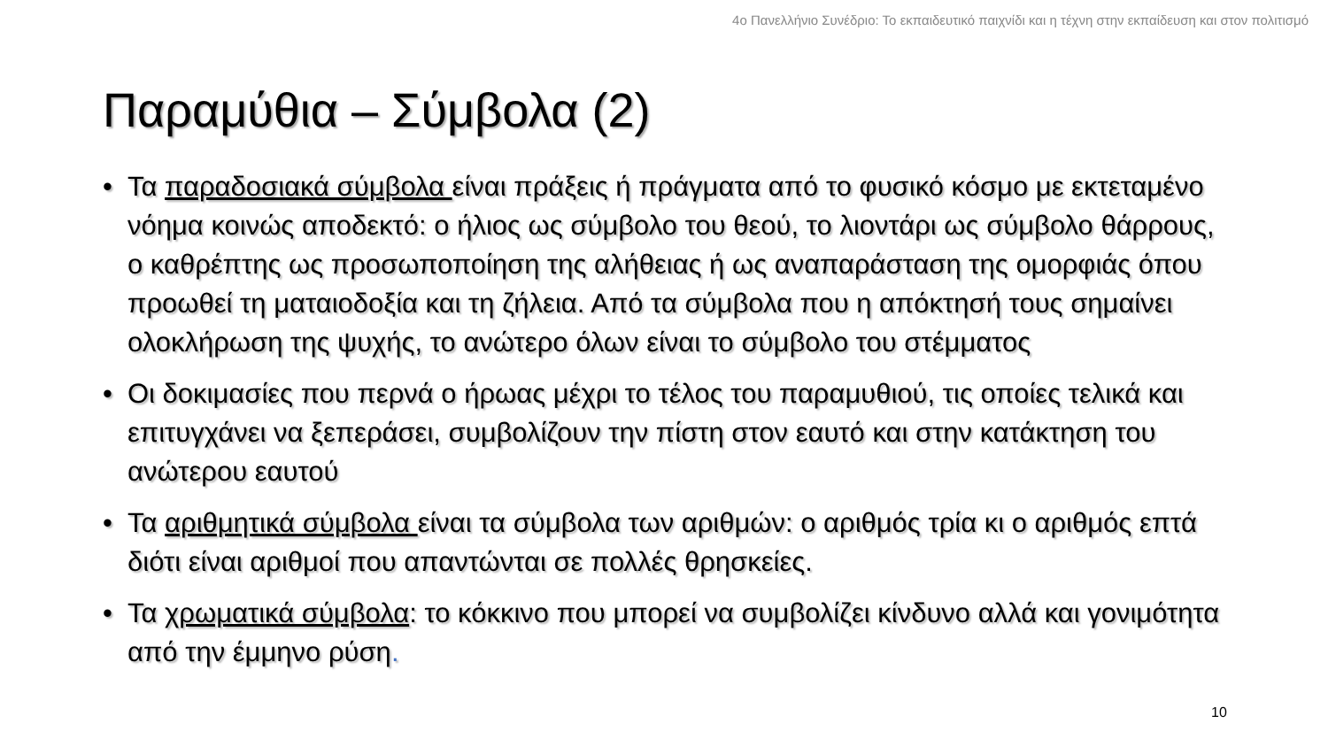4ο Πανελλήνιο Συνέδριο: Το εκπαιδευτικό παιχνίδι και η τέχνη στην εκπαίδευση και στον πολιτισμό
Παραμύθια – Σύμβολα (2)
• Τα παραδοσιακά σύμβολα είναι πράξεις ή πράγματα από το φυσικό κόσμο με εκτεταμένο νόημα κοινώς αποδεκτό: ο ήλιος ως σύμβολο του θεού, το λιοντάρι ως σύμβολο θάρρους, ο καθρέπτης ως προσωποποίηση της αλήθειας ή ως αναπαράσταση της ομορφιάς όπου προωθεί τη ματαιοδοξία και τη ζήλεια. Από τα σύμβολα που η απόκτησή τους σημαίνει ολοκλήρωση της ψυχής, το ανώτερο όλων είναι το σύμβολο του στέμματος
• Οι δοκιμασίες που περνά ο ήρωας μέχρι το τέλος του παραμυθιού, τις οποίες τελικά και επιτυγχάνει να ξεπεράσει, συμβολίζουν την πίστη στον εαυτό και στην κατάκτηση του ανώτερου εαυτού
• Τα αριθμητικά σύμβολα είναι τα σύμβολα των αριθμών: ο αριθμός τρία κι ο αριθμός επτά διότι είναι αριθμοί που απαντώνται σε πολλές θρησκείες.
• Τα χρωματικά σύμβολα: το κόκκινο που μπορεί να συμβολίζει κίνδυνο αλλά και γονιμότητα από την έμμηνο ρύση.
10